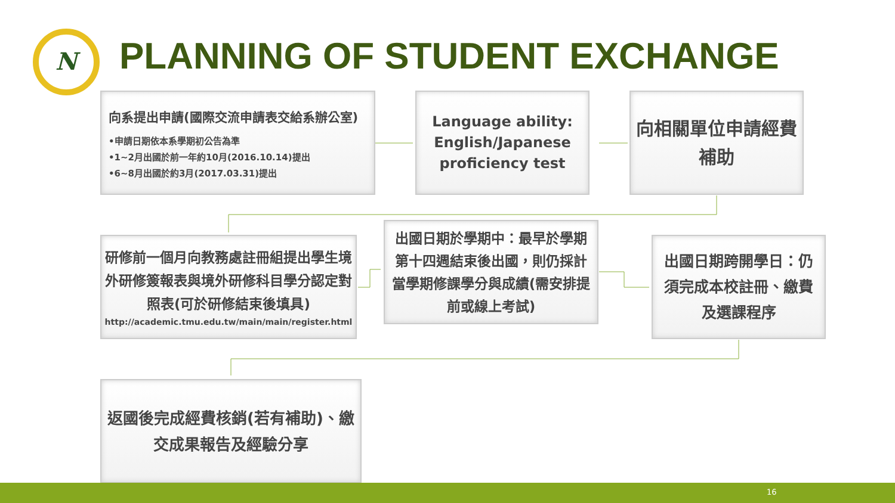N PLANNING OF STUDENT EXCHANGE
向系提出申請(國際交流申請表交給系辦公室)
•申請日期依本系學期初公告為準
•1~2月出國於前一年約10月(2016.10.14)提出
•6~8月出國於約3月(2017.03.31)提出
Language ability: English/Japanese proficiency test
向相關單位申請經費補助
研修前一個月向教務處註冊組提出學生境外研修簽報表與境外研修科目學分認定對照表(可於研修結束後填具)
http://academic.tmu.edu.tw/main/main/register.html
出國日期於學期中：最早於學期第十四週結束後出國，則仍採計當學期修課學分與成績(需安排提前或線上考試)
出國日期跨開學日：仍須完成本校註冊、繳費及選課程序
返國後完成經費核銷(若有補助)、繳交成果報告及經驗分享
16